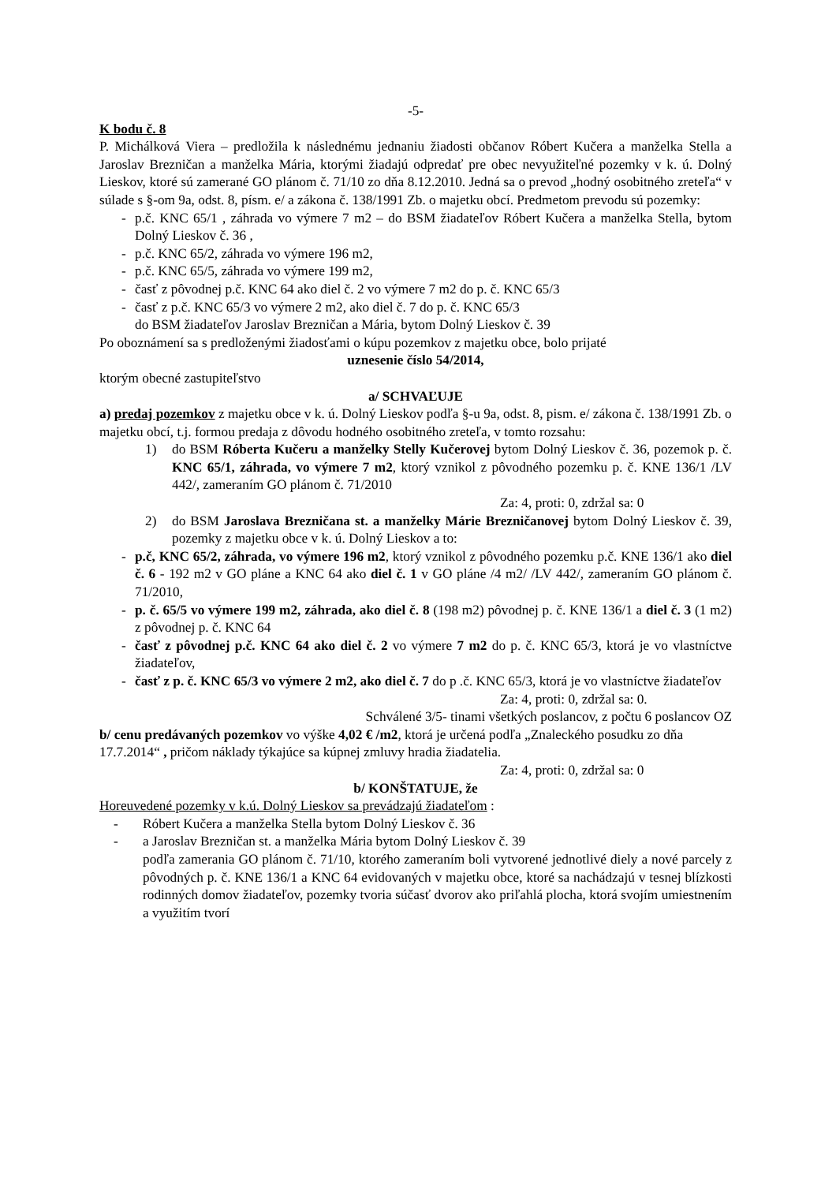-5-
K bodu č. 8
P. Michálková Viera – predložila k následnému jednaniu žiadosti občanov Róbert Kučera a manželka Stella a Jaroslav Brezničan a manželka Mária, ktorými žiadajú odpredať pre obec nevyužiteľné pozemky v k. ú. Dolný Lieskov, ktoré sú zamerané GO plánom č. 71/10 zo dňa 8.12.2010. Jedná sa o prevod „hodný osobitného zreteľa“ v súlade s §-om 9a, odst. 8, písm. e/ a zákona č. 138/1991 Zb. o majetku obcí. Predmetom prevodu sú pozemky:
- p.č. KNC 65/1 , záhrada vo výmere 7 m2 – do BSM žiadateľov Róbert Kučera a manželka Stella, bytom Dolný Lieskov č. 36 ,
- p.č. KNC 65/2, záhrada vo výmere 196 m2,
- p.č. KNC 65/5, záhrada vo výmere 199 m2,
- časť z pôvodnej p.č. KNC 64 ako diel č. 2 vo výmere 7 m2 do p. č. KNC 65/3
- časť z p.č. KNC 65/3 vo výmere 2 m2, ako diel č. 7 do p. č. KNC 65/3
do BSM žiadateľov Jaroslav Brezničan a Mária, bytom Dolný Lieskov č. 39
Po oboznámení sa s predloženými žiadosťami o kúpu pozemkov z majetku obce, bolo prijaté
uznesenie číslo 54/2014,
ktorým obecné zastupiteľstvo
a/ SCHVAĽUJE
a) predaj pozemkov z majetku obce v k. ú. Dolný Lieskov podľa §-u 9a, odst. 8, pism. e/ zákona č. 138/1991 Zb. o majetku obcí, t.j. formou predaja z dôvodu hodného osobitného zreteľa, v tomto rozsahu:
1) do BSM Róberta Kučeru a manželky Stelly Kučerovej bytom Dolný Lieskov č. 36, pozemok p. č. KNC 65/1, záhrada, vo výmere 7 m2, ktorý vznikol z pôvodného pozemku p. č. KNE 136/1 /LV 442/, zameraním GO plánom č. 71/2010
Za: 4, proti: 0, zdržal sa: 0
2) do BSM Jaroslava Brezničana st. a manželky Márie Brezničanovej bytom Dolný Lieskov č. 39, pozemky z majetku obce v k. ú. Dolný Lieskov a to:
- p.č, KNC 65/2, záhrada, vo výmere 196 m2, ktorý vznikol z pôvodného pozemku p.č. KNE 136/1 ako diel č. 6 - 192 m2 v GO pláne a KNC 64 ako diel č. 1 v GO pláne /4 m2/ /LV 442/, zameraním GO plánom č. 71/2010,
- p. č. 65/5 vo výmere 199 m2, záhrada, ako diel č. 8 (198 m2) pôvodnej p. č. KNE 136/1 a diel č. 3 (1 m2) z pôvodnej p. č. KNC 64
- časť z pôvodnej p.č. KNC 64 ako diel č. 2 vo výmere 7 m2 do p. č. KNC 65/3, ktorá je vo vlastníctve žiadateľov,
- časť z p. č. KNC 65/3 vo výmere 2 m2, ako diel č. 7 do p .č. KNC 65/3, ktorá je vo vlastníctve žiadateľov
Za: 4, proti: 0, zdržal sa: 0.
Schválené 3/5- tinami všetkých poslancov, z počtu 6 poslancov OZ
b/ cenu predávaných pozemkov vo výške 4,02 € /m2, ktorá je určená podľa „Znaleckého posudku zo dňa 17.7.2014“ , pričom náklady týkajúce sa kúpnej zmluvy hradia žiadatelia.
Za: 4, proti: 0, zdržal sa: 0
b/ KONŠTATUJE, že
Horeuvedené pozemky v k.ú. Dolný Lieskov sa prevádzajú žiadateľom :
- Róbert Kučera a manželka Stella bytom Dolný Lieskov č. 36
- a Jaroslav Brezničan st. a manželka Mária bytom Dolný Lieskov č. 39
podľa zamerania GO plánom č. 71/10, ktorého zameraním boli vytvorené jednotlivé diely a nové parcely z pôvodných p. č. KNE 136/1 a KNC 64 evidovaných v majetku obce, ktoré sa nachádzajú v tesnej blízkosti rodinných domov žiadateľov, pozemky tvoria súčasť dvorov ako priľahlá plocha, ktorá svojím umiestnením a využitím tvorí